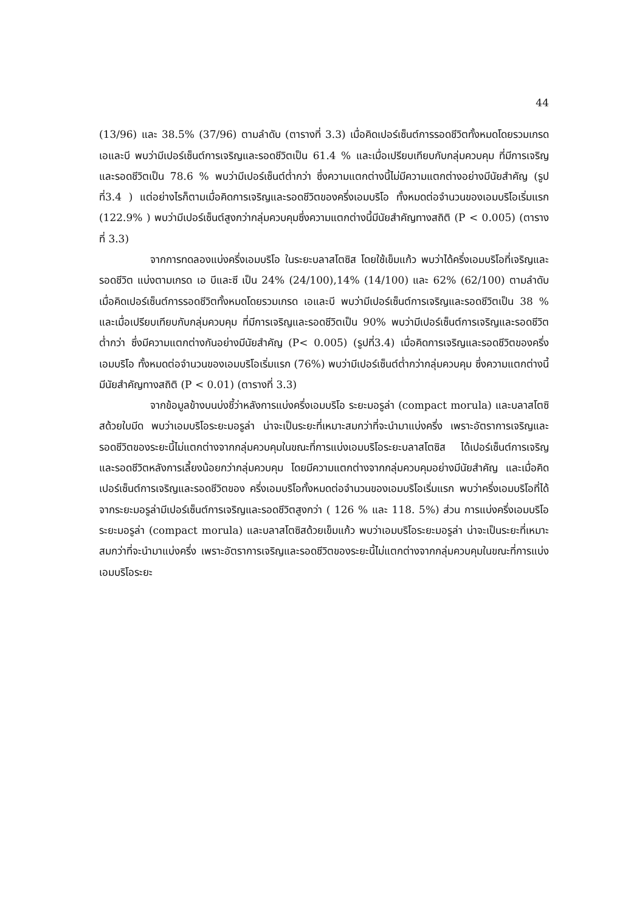44
(13/96) และ 38.5% (37/96) ตามลำดับ (ตารางที่ 3.3) เมื่อคิดเปอร์เซ็นต์การรอดชีวิตทั้งหมดโดยรวมเกรด เอและบี พบว่ามีเปอร์เซ็นต์การเจริญและรอดชีวิตเป็น 61.4 % และเมื่อเปรียบเทียบกับกลุ่มควบคุม ที่มีการเจริญและรอดชีวิตเป็น 78.6 % พบว่ามีเปอร์เซ็นต์ต่ำกว่า ซึ่งความแตกต่างนี้ไม่มีความแตกต่างอย่างมีนัยสำคัญ (รูปที่3.4 ) แต่อย่างไรก็ตามเมื่อคิดการเจริญและรอดชีวิตของครึ่งเอมบริโอ ทั้งหมดต่อจำนวนของเอมบริโอเริ่มแรก (122.9% ) พบว่ามีเปอร์เซ็นต์สูงกว่ากลุ่มควบคุมซึ่งความแตกต่างนี้มีนัยสำคัญทางสถิติ (P < 0.005) (ตารางที่ 3.3)
จากการทดลองแบ่งครึ่งเอมบริโอ ในระยะบลาสโตซิส โดยใช้เข็มแก้ว พบว่าได้ครึ่งเอมบริโอที่เจริญและรอดชีวิต แบ่งตามเกรด เอ บีและซี เป็น 24% (24/100),14% (14/100) และ 62% (62/100) ตามลำดับ เมื่อคิดเปอร์เซ็นต์การรอดชีวิตทั้งหมดโดยรวมเกรด เอและบี พบว่ามีเปอร์เซ็นต์การเจริญและรอดชีวิตเป็น 38 % และเมื่อเปรียบเทียบกับกลุ่มควบคุม ที่มีการเจริญและรอดชีวิตเป็น 90% พบว่ามีเปอร์เซ็นต์การเจริญและรอดชีวิตต่ำกว่า ซึ่งมีความแตกต่างกันอย่างมีนัยสำคัญ (P< 0.005) (รูปที่3.4) เมื่อคิดการเจริญและรอดชีวิตของครึ่งเอมบริโอ ทั้งหมดต่อจำนวนของเอมบริโอเริ่มแรก (76%) พบว่ามีเปอร์เซ็นต์ต่ำกว่ากลุ่มควบคุม ซึ่งความแตกต่างนี้มีนัยสำคัญทางสถิติ (P < 0.01) (ตารางที่ 3.3)
จากข้อมูลข้างบนบ่งชี้ว่าหลังการแบ่งครึ่งเอมบริโอ ระยะมอรูล่า (compact morula) และบลาสโตซิสด้วยใบมีด พบว่าเอมบริโอระยะมอรูล่า น่าจะเป็นระยะที่เหมาะสมกว่าที่จะนำมาแบ่งครึ่ง เพราะอัตราการเจริญและรอดชีวิตของระยะนี้ไม่แตกต่างจากกลุ่มควบคุมในขณะที่การแบ่งเอมบริโอระยะบลาสโตซิส ได้เปอร์เซ็นต์การเจริญ และรอดชีวิตหลังการเลี้ยงน้อยกว่ากลุ่มควบคุม โดยมีความแตกต่างจากกลุ่มควบคุมอย่างมีนัยสำคัญ และเมื่อคิดเปอร์เซ็นต์การเจริญและรอดชีวิตของ ครึ่งเอมบริโอทั้งหมดต่อจำนวนของเอมบริโอเริ่มแรก พบว่าครึ่งเอมบริโอที่ได้จากระยะมอรูล่ามีเปอร์เซ็นต์การเจริญและรอดชีวิตสูงกว่า ( 126 % และ 118. 5%) ส่วน การแบ่งครึ่งเอมบริโอ ระยะมอรูล่า (compact morula) และบลาสโตซิสด้วยเข็มแก้ว พบว่าเอมบริโอระยะมอรูล่า น่าจะเป็นระยะที่เหมาะสมกว่าที่จะนำมาแบ่งครึ่ง เพราะอัตราการเจริญและรอดชีวิตของระยะนี้ไม่แตกต่างจากกลุ่มควบคุมในขณะที่การแบ่งเอมบริโอระยะ